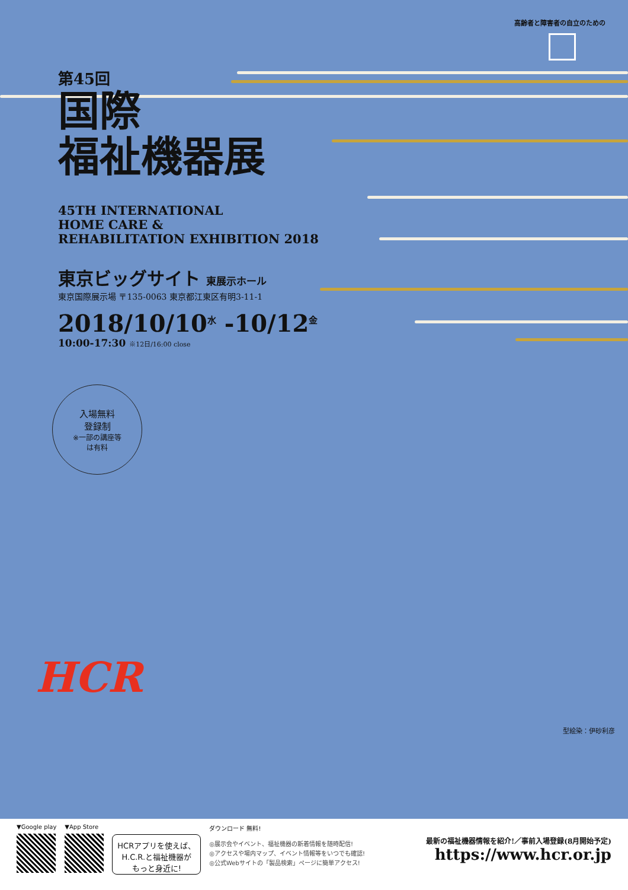高齢者と障害者の自立のための
第45回
国際
福祉機器展
45TH INTERNATIONAL
HOME CARE &
REHABILITATION EXHIBITION 2018
東京ビッグサイト 東展示ホール
東京国際展示場 〒135-0063 東京都江東区有明3-11-1
2018/10/10<sup>水</sup> -10/12<sup>金</sup>
10:00-17:30 ※12日/16:00 close
入場無料
登録制
※一部の講座等
は有料
HCR
型絵染：伊砂利彦
▼Google play ▼App Store
HCRアプリを使えば、
H.C.R.と福祉機器が
もっと身近に!
ダウンロード 無料!
◎展示会やイベント、福祉機器の新着情報を随時配信!
◎アクセスや場内マップ、イベント情報等をいつでも確認!
◎公式Webサイトの「製品検索」ページに簡単アクセス!
最新の福祉機器情報を紹介!／事前入場登録(8月開始予定)
https://www.hcr.or.jp